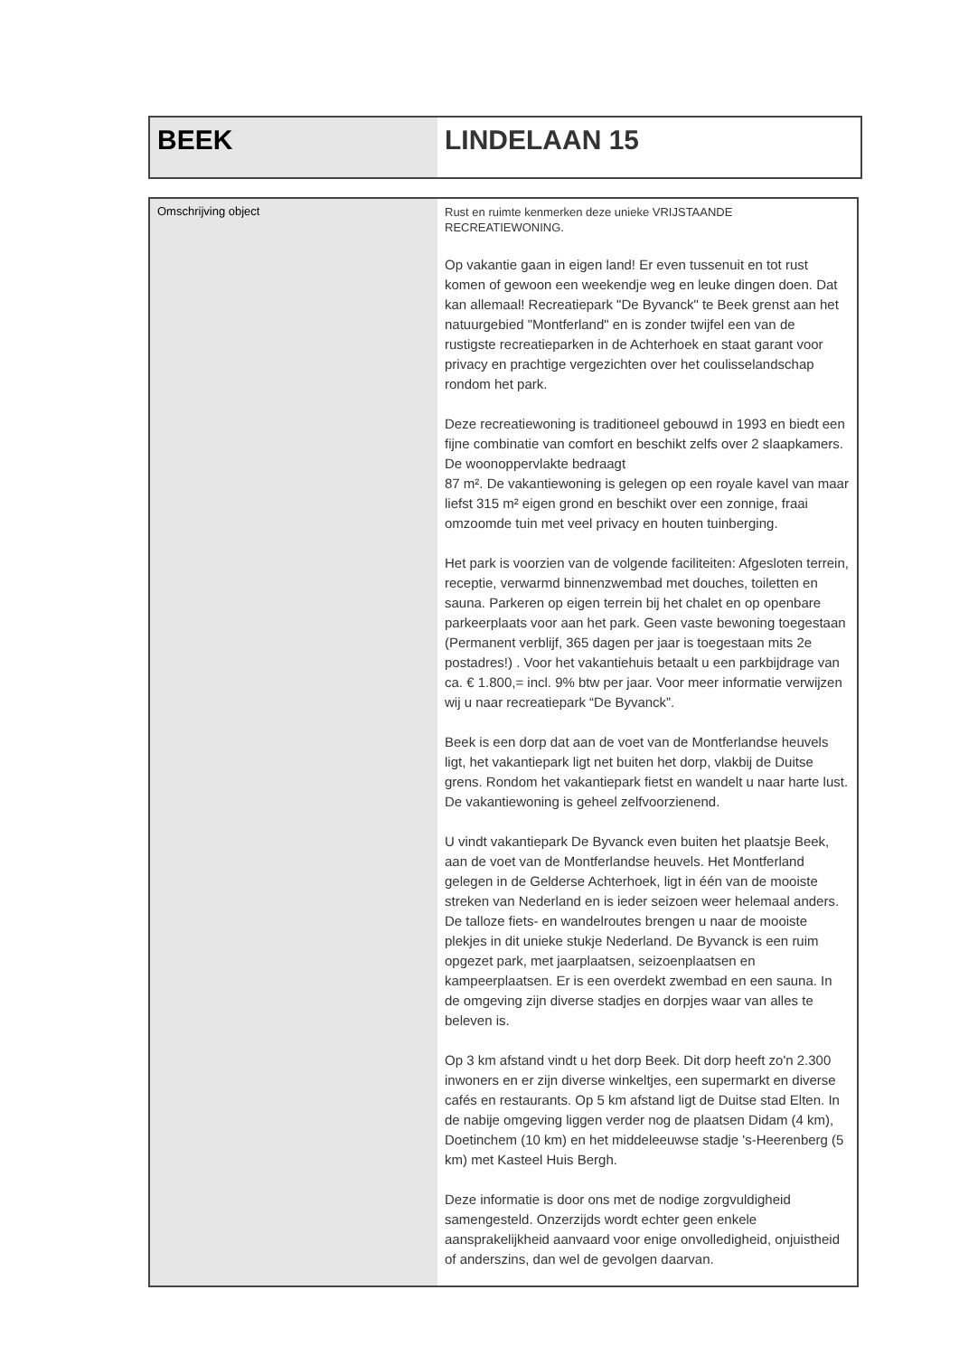| BEEK | LINDELAAN 15 |
| Omschrijving object | Rust en ruimte kenmerken deze unieke VRIJSTAANDE RECREATIEWONING. Op vakantie gaan in eigen land! Er even tussenuit en tot rust komen of gewoon een weekendje weg en leuke dingen doen. Dat kan allemaal! Recreatiepark "De Byvanck" te Beek grenst aan het natuurgebied "Montferland" en is zonder twijfel een van de rustigste recreatieparken in de Achterhoek en staat garant voor privacy en prachtige vergezichten over het coulisselandschap rondom het park. Deze recreatiewoning is traditioneel gebouwd in 1993 en biedt een fijne combinatie van comfort en beschikt zelfs over 2 slaapkamers. De woonoppervlakte bedraagt 87 m². De vakantiewoning is gelegen op een royale kavel van maar liefst 315 m² eigen grond en beschikt over een zonnige, fraai omzoomde tuin met veel privacy en houten tuinberging. Het park is voorzien van de volgende faciliteiten: Afgesloten terrein, receptie, verwarmd binnenzwembad met douches, toiletten en sauna. Parkeren op eigen terrein bij het chalet en op openbare parkeerplaats voor aan het park. Geen vaste bewoning toegestaan (Permanent verblijf, 365 dagen per jaar is toegestaan mits 2e postadres!) . Voor het vakantiehuis betaalt u een parkbijdrage van ca. € 1.800,= incl. 9% btw per jaar. Voor meer informatie verwijzen wij u naar recreatiepark “De Byvanck”. Beek is een dorp dat aan de voet van de Montferlandse heuvels ligt, het vakantiepark ligt net buiten het dorp, vlakbij de Duitse grens. Rondom het vakantiepark fietst en wandelt u naar harte lust. De vakantiewoning is geheel zelfvoorzienend. U vindt vakantiepark De Byvanck even buiten het plaatsje Beek, aan de voet van de Montferlandse heuvels. Het Montferland gelegen in de Gelderse Achterhoek, ligt in één van de mooiste streken van Nederland en is ieder seizoen weer helemaal anders. De talloze fiets- en wandelroutes brengen u naar de mooiste plekjes in dit unieke stukje Nederland. De Byvanck is een ruim opgezet park, met jaarplaatsen, seizoenplaatsen en kampeerplaatsen. Er is een overdekt zwembad en een sauna. In de omgeving zijn diverse stadjes en dorpjes waar van alles te beleven is. Op 3 km afstand vindt u het dorp Beek. Dit dorp heeft zo'n 2.300 inwoners en er zijn diverse winkeltjes, een supermarkt en diverse cafés en restaurants. Op 5 km afstand ligt de Duitse stad Elten. In de nabije omgeving liggen verder nog de plaatsen Didam (4 km), Doetinchem (10 km) en het middeleeuwse stadje 's-Heerenberg (5 km) met Kasteel Huis Bergh. Deze informatie is door ons met de nodige zorgvuldigheid samengesteld. Onzerzijds wordt echter geen enkele aansprakelijkheid aanvaard voor enige onvolledigheid, onjuistheid of anderszins, dan wel de gevolgen daarvan. |